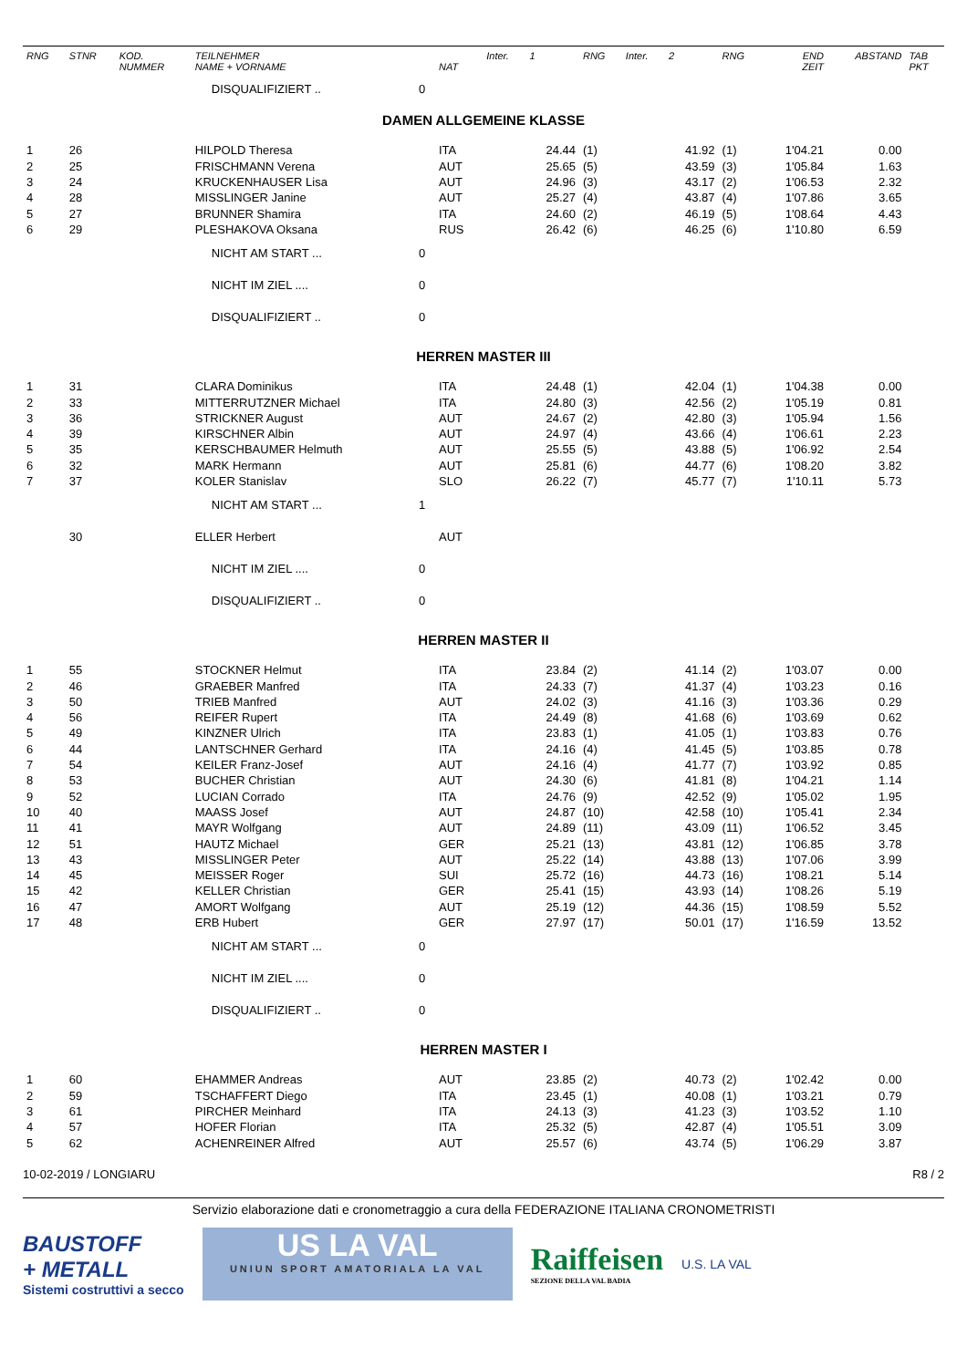| RNG | STNR | KOD. NUMMER | TEILNEHMER NAME + VORNAME | | NAT | Inter. | 1 | RNG | Inter. | 2 | RNG | END ZEIT | ABSTAND | TAB PKT |
| --- | --- | --- | --- | --- | --- | --- | --- | --- | --- | --- | --- | --- | --- | --- |
| | | | DISQUALIFIZIERT .. | 0 | | | | | | | | | | |
| DAMEN ALLGEMEINE KLASSE | | | | | | | | | | | | | | |
| 1 | 26 | | HILPOLD Theresa | | ITA | | 24.44 | (1) | | 41.92 | (1) | 1'04.21 | 0.00 | |
| 2 | 25 | | FRISCHMANN Verena | | AUT | | 25.65 | (5) | | 43.59 | (3) | 1'05.84 | 1.63 | |
| 3 | 24 | | KRUCKENHAUSER Lisa | | AUT | | 24.96 | (3) | | 43.17 | (2) | 1'06.53 | 2.32 | |
| 4 | 28 | | MISSLINGER Janine | | AUT | | 25.27 | (4) | | 43.87 | (4) | 1'07.86 | 3.65 | |
| 5 | 27 | | BRUNNER Shamira | | ITA | | 24.60 | (2) | | 46.19 | (5) | 1'08.64 | 4.43 | |
| 6 | 29 | | PLESHAKOVA Oksana | | RUS | | 26.42 | (6) | | 46.25 | (6) | 1'10.80 | 6.59 | |
| | | | NICHT AM START ... | 0 | | | | | | | | | | |
| | | | NICHT IM ZIEL .... | 0 | | | | | | | | | | |
| | | | DISQUALIFIZIERT .. | 0 | | | | | | | | | | |
| HERREN MASTER III | | | | | | | | | | | | | | |
| 1 | 31 | | CLARA Dominikus | | ITA | | 24.48 | (1) | | 42.04 | (1) | 1'04.38 | 0.00 | |
| 2 | 33 | | MITTERRUTZNER Michael | | ITA | | 24.80 | (3) | | 42.56 | (2) | 1'05.19 | 0.81 | |
| 3 | 36 | | STRICKNER August | | AUT | | 24.67 | (2) | | 42.80 | (3) | 1'05.94 | 1.56 | |
| 4 | 39 | | KIRSCHNER Albin | | AUT | | 24.97 | (4) | | 43.66 | (4) | 1'06.61 | 2.23 | |
| 5 | 35 | | KERSCHBAUMER Helmuth | | AUT | | 25.55 | (5) | | 43.88 | (5) | 1'06.92 | 2.54 | |
| 6 | 32 | | MARK Hermann | | AUT | | 25.81 | (6) | | 44.77 | (6) | 1'08.20 | 3.82 | |
| 7 | 37 | | KOLER Stanislav | | SLO | | 26.22 | (7) | | 45.77 | (7) | 1'10.11 | 5.73 | |
| | | | NICHT AM START ... | 1 | | | | | | | | | | |
| | 30 | | ELLER Herbert | | AUT | | | | | | | | | |
| | | | NICHT IM ZIEL .... | 0 | | | | | | | | | | |
| | | | DISQUALIFIZIERT .. | 0 | | | | | | | | | | |
| HERREN MASTER II | | | | | | | | | | | | | | |
| 1 | 55 | | STOCKNER Helmut | | ITA | | 23.84 | (2) | | 41.14 | (2) | 1'03.07 | 0.00 | |
| 2 | 46 | | GRAEBER Manfred | | ITA | | 24.33 | (7) | | 41.37 | (4) | 1'03.23 | 0.16 | |
| 3 | 50 | | TRIEB Manfred | | AUT | | 24.02 | (3) | | 41.16 | (3) | 1'03.36 | 0.29 | |
| 4 | 56 | | REIFER Rupert | | ITA | | 24.49 | (8) | | 41.68 | (6) | 1'03.69 | 0.62 | |
| 5 | 49 | | KINZNER Ulrich | | ITA | | 23.83 | (1) | | 41.05 | (1) | 1'03.83 | 0.76 | |
| 6 | 44 | | LANTSCHNER Gerhard | | ITA | | 24.16 | (4) | | 41.45 | (5) | 1'03.85 | 0.78 | |
| 7 | 54 | | KEILER Franz-Josef | | AUT | | 24.16 | (4) | | 41.77 | (7) | 1'03.92 | 0.85 | |
| 8 | 53 | | BUCHER Christian | | AUT | | 24.30 | (6) | | 41.81 | (8) | 1'04.21 | 1.14 | |
| 9 | 52 | | LUCIAN Corrado | | ITA | | 24.76 | (9) | | 42.52 | (9) | 1'05.02 | 1.95 | |
| 10 | 40 | | MAASS Josef | | AUT | | 24.87 | (10) | | 42.58 | (10) | 1'05.41 | 2.34 | |
| 11 | 41 | | MAYR Wolfgang | | AUT | | 24.89 | (11) | | 43.09 | (11) | 1'06.52 | 3.45 | |
| 12 | 51 | | HAUTZ Michael | | GER | | 25.21 | (13) | | 43.81 | (12) | 1'06.85 | 3.78 | |
| 13 | 43 | | MISSLINGER Peter | | AUT | | 25.22 | (14) | | 43.88 | (13) | 1'07.06 | 3.99 | |
| 14 | 45 | | MEISSER Roger | | SUI | | 25.72 | (16) | | 44.73 | (16) | 1'08.21 | 5.14 | |
| 15 | 42 | | KELLER Christian | | GER | | 25.41 | (15) | | 43.93 | (14) | 1'08.26 | 5.19 | |
| 16 | 47 | | AMORT Wolfgang | | AUT | | 25.19 | (12) | | 44.36 | (15) | 1'08.59 | 5.52 | |
| 17 | 48 | | ERB Hubert | | GER | | 27.97 | (17) | | 50.01 | (17) | 1'16.59 | 13.52 | |
| | | | NICHT AM START ... | 0 | | | | | | | | | | |
| | | | NICHT IM ZIEL .... | 0 | | | | | | | | | | |
| | | | DISQUALIFIZIERT .. | 0 | | | | | | | | | | |
| HERREN MASTER I | | | | | | | | | | | | | | |
| 1 | 60 | | EHAMMER Andreas | | AUT | | 23.85 | (2) | | 40.73 | (2) | 1'02.42 | 0.00 | |
| 2 | 59 | | TSCHAFFERT Diego | | ITA | | 23.45 | (1) | | 40.08 | (1) | 1'03.21 | 0.79 | |
| 3 | 61 | | PIRCHER Meinhard | | ITA | | 24.13 | (3) | | 41.23 | (3) | 1'03.52 | 1.10 | |
| 4 | 57 | | HOFER Florian | | ITA | | 25.32 | (5) | | 42.87 | (4) | 1'05.51 | 3.09 | |
| 5 | 62 | | ACHENREINER Alfred | | AUT | | 25.57 | (6) | | 43.74 | (5) | 1'06.29 | 3.87 | |
10-02-2019 / LONGIARU R8 / 2
Servizio elaborazione dati e cronometraggio a cura della FEDERAZIONE ITALIANA CRONOMETRISTI
BAUSTOFF
+ METALL
Sistemi costruttivi a secco
US LA VAL
UNIUN SPORT AMATORIALA LA VAL
Raiffeisen
SEZIONE DELLA VAL BADIA
U.S. LA VAL